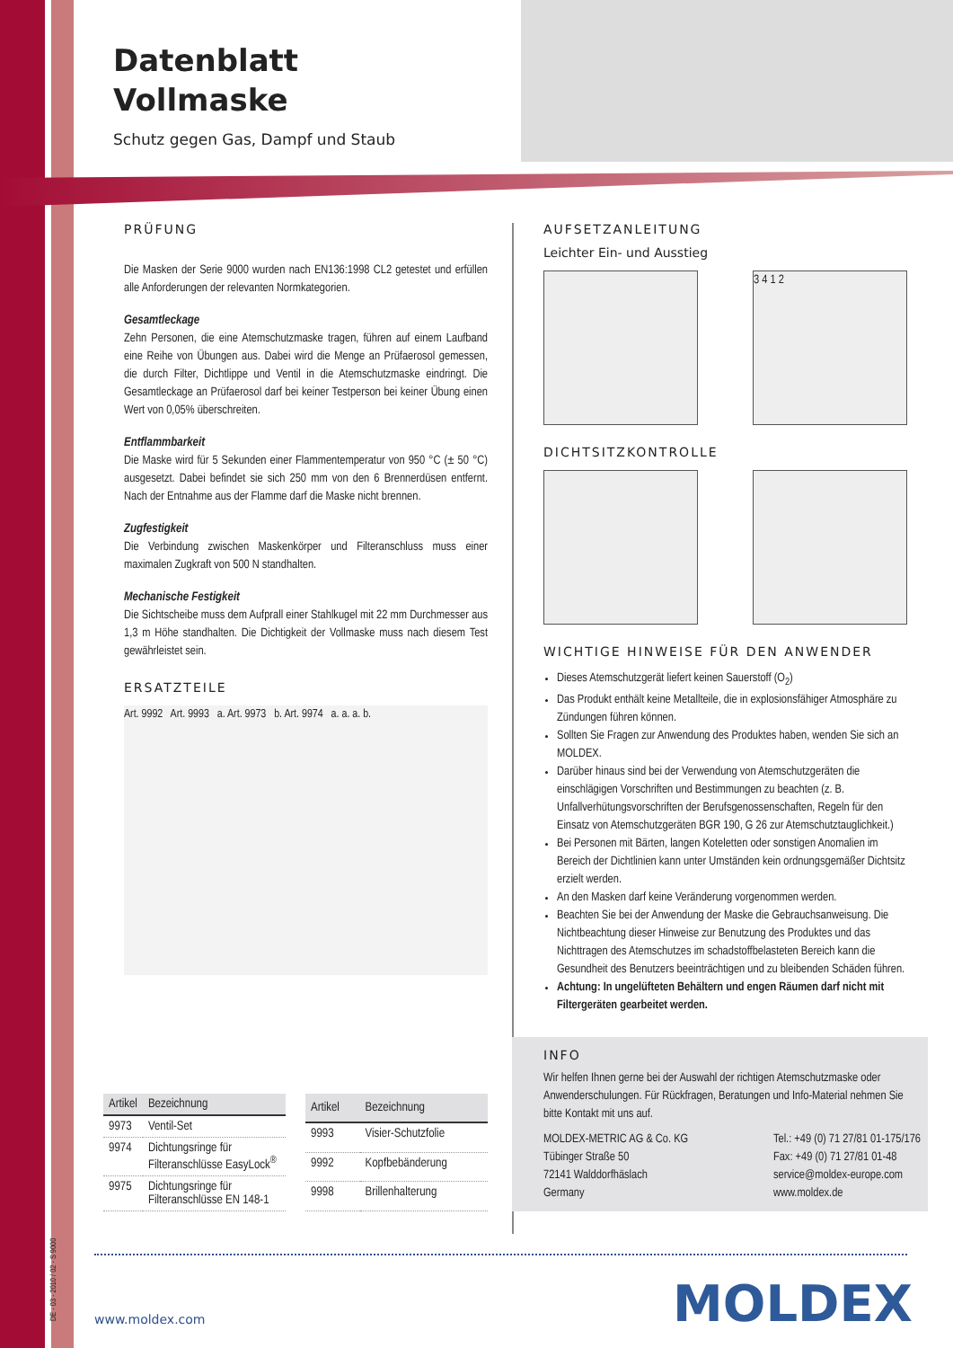Datenblatt
Vollmaske
Schutz gegen Gas, Dampf und Staub
PRÜFUNG
Die Masken der Serie 9000 wurden nach EN136:1998 CL2 getestet und erfüllen alle Anforderungen der relevanten Normkategorien.
Gesamtleckage
Zehn Personen, die eine Atemschutzmaske tragen, führen auf einem Laufband eine Reihe von Übungen aus. Dabei wird die Menge an Prüfaerosol gemessen, die durch Filter, Dichtlippe und Ventil in die Atemschutzmaske eindringt. Die Gesamtleckage an Prüfaerosol darf bei keiner Testperson bei keiner Übung einen Wert von 0,05% überschreiten.
Entflammbarkeit
Die Maske wird für 5 Sekunden einer Flammentemperatur von 950 °C (± 50 °C) ausgesetzt. Dabei befindet sie sich 250 mm von den 6 Brennerdüsen entfernt. Nach der Entnahme aus der Flamme darf die Maske nicht brennen.
Zugfestigkeit
Die Verbindung zwischen Maskenkörper und Filteranschluss muss einer maximalen Zugkraft von 500 N standhalten.
Mechanische Festigkeit
Die Sichtscheibe muss dem Aufprall einer Stahlkugel mit 22 mm Durchmesser aus 1,3 m Höhe standhalten. Die Dichtigkeit der Vollmaske muss nach diesem Test gewährleistet sein.
ERSATZTEILE
Art. 9992 Art. 9993 a. Art. 9973 b. Art. 9974 a. a. a. b.
AUFSETZANLEITUNG
Leichter Ein- und Ausstieg
3 4 1 2
DICHTSITZKONTROLLE
WICHTIGE HINWEISE FÜR DEN ANWENDER
Dieses Atemschutzgerät liefert keinen Sauerstoff (O<sub>2</sub>)
Das Produkt enthält keine Metallteile, die in explosionsfähiger Atmosphäre zu Zündungen führen können.
Sollten Sie Fragen zur Anwendung des Produktes haben, wenden Sie sich an MOLDEX.
Darüber hinaus sind bei der Verwendung von Atemschutzgeräten die einschlägigen Vorschriften und Bestimmungen zu beachten (z. B. Unfallverhütungsvorschriften der Berufsgenossenschaften, Regeln für den Einsatz von Atemschutzgeräten BGR 190, G 26 zur Atemschutztauglichkeit.)
Bei Personen mit Bärten, langen Koteletten oder sonstigen Anomalien im Bereich der Dichtlinien kann unter Umständen kein ordnungsgemäßer Dichtsitz erzielt werden.
An den Masken darf keine Veränderung vorgenommen werden.
Beachten Sie bei der Anwendung der Maske die Gebrauchsanweisung. Die Nichtbeachtung dieser Hinweise zur Benutzung des Produktes und das Nichttragen des Atemschutzes im schadstoffbelasteten Bereich kann die Gesundheit des Benutzers beeinträchtigen und zu bleibenden Schäden führen.
Achtung: In ungelüfteten Behältern und engen Räumen darf nicht mit Filtergeräten gearbeitet werden.
INFO
Wir helfen Ihnen gerne bei der Auswahl der richtigen Atemschutzmaske oder Anwenderschulungen. Für Rückfragen, Beratungen und Info-Material nehmen Sie bitte Kontakt mit uns auf.
MOLDEX-METRIC AG & Co. KG
Tübinger Straße 50
72141 Walddorfhäslach
Germany
Tel.: +49 (0) 71 27/81 01-175/176
Fax: +49 (0) 71 27/81 01-48
service@moldex-europe.com
www.moldex.de
| Artikel | Bezeichnung |
| --- | --- |
| 9973 | Ventil-Set |
| 9974 | Dichtungsringe für Filteranschlüsse EasyLock<sup>®</sup> |
| 9975 | Dichtungsringe für Filteranschlüsse EN 148-1 |
| Artikel | Bezeichnung |
| --- | --- |
| 9993 | Visier-Schutzfolie |
| 9992 | Kopfbebänderung |
| 9998 | Brillenhalterung |
DE · 03 · 2010 / 02 · S 9000 www.moldex.com MOLDEX